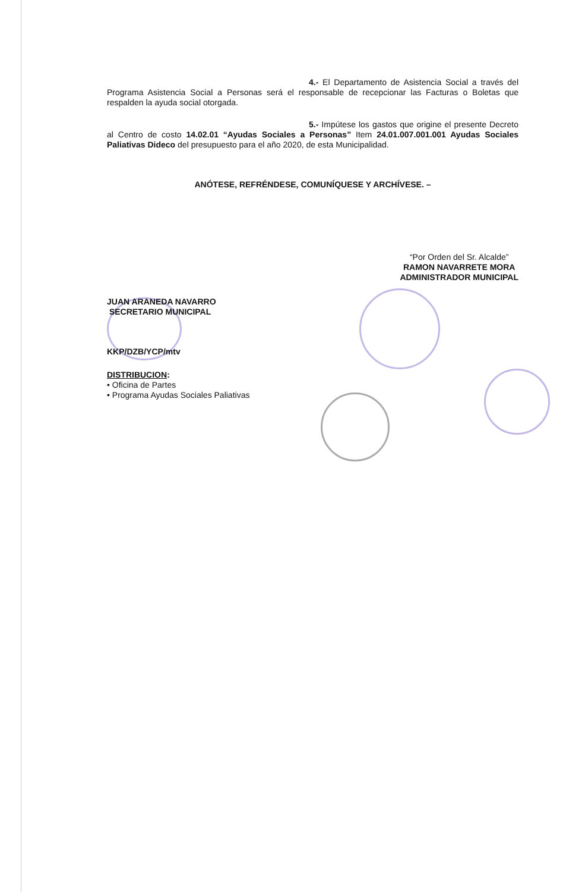4.- El Departamento de Asistencia Social a través del Programa Asistencia Social a Personas será el responsable de recepcionar las Facturas o Boletas que respalden la ayuda social otorgada.
5.- Impútese los gastos que origine el presente Decreto al Centro de costo 14.02.01 “Ayudas Sociales a Personas” Item 24.01.007.001.001 Ayudas Sociales Paliativas Dideco del presupuesto para el año 2020, de esta Municipalidad.
ANÓTESE, REFRÉNDESE, COMUNÍQUESE Y ARCHÍVESE. –
JUAN ARANEDA NAVARRO
SECRETARIO MUNICIPAL
“Por Orden del Sr. Alcalde”
RAMON NAVARRETE MORA
ADMINISTRADOR MUNICIPAL
KKP/DZB/YCP/mtv
DISTRIBUCION:
• Oficina de Partes
• Programa Ayudas Sociales Paliativas